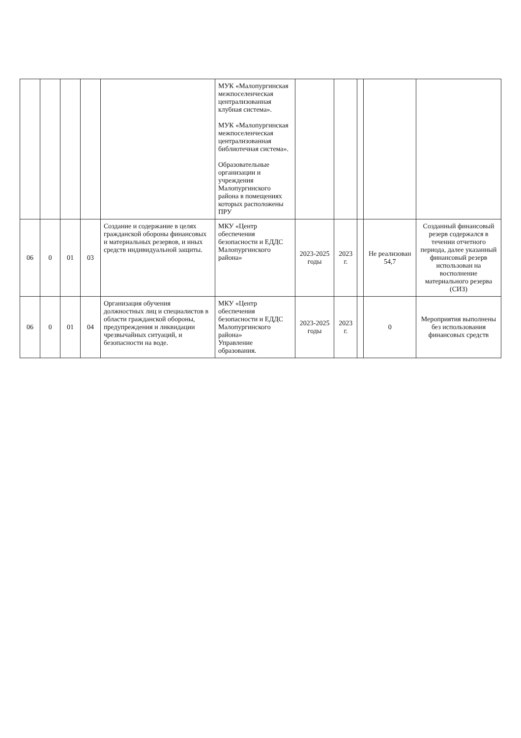| | | | | | МУК «Малопургинская межпоселенческая централизованная клубная система». МУК «Малопургинская межпоселенческая централизованная библиотечная система». Образовательные организации и учреждения Малопургинского района в помещениях которых расположены ПРУ | | | | | |
| 06 | 0 | 01 | 03 | Создание и содержание в целях гражданской обороны финансовых и материальных резервов, и иных средств индивидуальной защиты. | МКУ «Центр обеспечения безопасности и ЕДДС Малопургинского района» | 2023-2025 годы | 2023 г. | | Не реализован 54,7 | Созданный финансовый резерв содержался в течении отчетного периода, далее указанный финансовый резерв использован на восполнение материального резерва (СИЗ) |
| 06 | 0 | 01 | 04 | Организация обучения должностных лиц и специалистов в области гражданской обороны, предупреждения и ликвидации чрезвычайных ситуаций, и безопасности на воде. | МКУ «Центр обеспечения безопасности и ЕДДС Малопургинского района» Управление образования. | 2023-2025 годы | 2023 г. | | 0 | Мероприятия выполнены без использования финансовых средств |